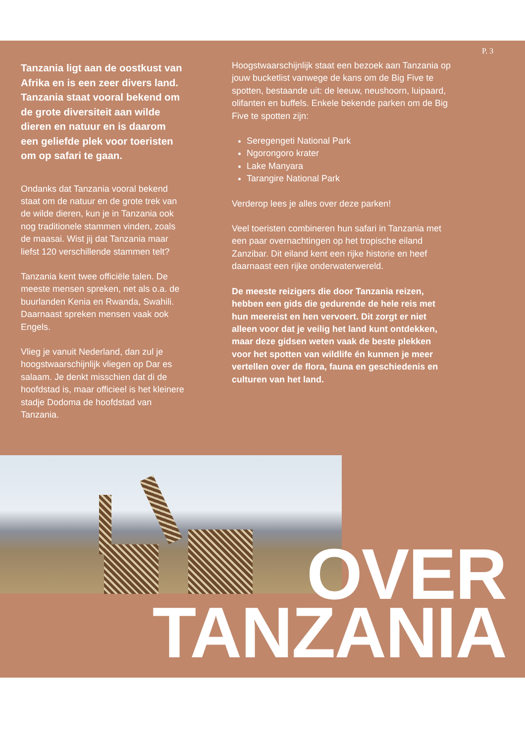Tanzania ligt aan de oostkust van Afrika en is een zeer divers land. Tanzania staat vooral bekend om de grote diversiteit aan wilde dieren en natuur en is daarom een geliefde plek voor toeristen om op safari te gaan.
Ondanks dat Tanzania vooral bekend staat om de natuur en de grote trek van de wilde dieren, kun je in Tanzania ook nog traditionele stammen vinden, zoals de maasai. Wist jij dat Tanzania maar liefst 120 verschillende stammen telt?
Tanzania kent twee officiële talen. De meeste mensen spreken, net als o.a. de buurlanden Kenia en Rwanda, Swahili. Daarnaast spreken mensen vaak ook Engels.
Vlieg je vanuit Nederland, dan zul je hoogstwaarschijnlijk vliegen op Dar es salaam. Je denkt misschien dat di de hoofdstad is, maar officieel is het kleinere stadje Dodoma de hoofdstad van Tanzania.
Hoogstwaarschijnlijk staat een bezoek aan Tanzania op jouw bucketlist vanwege de kans om de Big Five te spotten, bestaande uit: de leeuw, neushoorn, luipaard, olifanten en buffels. Enkele bekende parken om de Big Five te spotten zijn:
Seregengeti National Park
Ngorongoro krater
Lake Manyara
Tarangire National Park
Verderop lees je alles over deze parken!
Veel toeristen combineren hun safari in Tanzania met een paar overnachtingen op het tropische eiland Zanzibar. Dit eiland kent een rijke historie en heef daarnaast een rijke onderwaterwereld.
De meeste reizigers die door Tanzania reizen, hebben een gids die gedurende de hele reis met hun meereist en hen vervoert. Dit zorgt er niet alleen voor dat je veilig het land kunt ontdekken, maar deze gidsen weten vaak de beste plekken voor het spotten van wildlife én kunnen je meer vertellen over de flora, fauna en geschiedenis en culturen van het land.
P. 3
OVER
TANZANIA